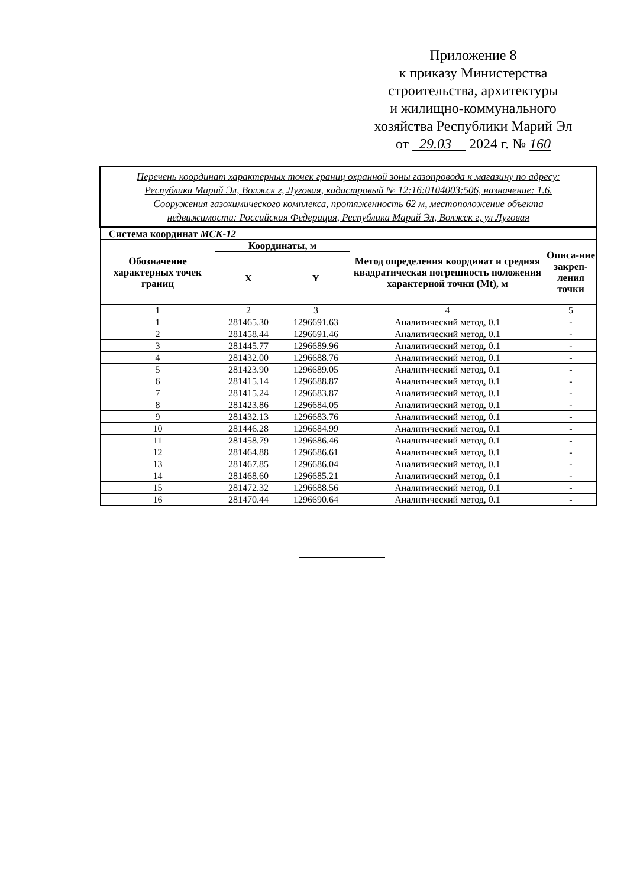Приложение 8
к приказу Министерства
строительства, архитектуры
и жилищно-коммунального
хозяйства Республики Марий Эл
от 29.03 2024 г. № 160
| Перечень координат характерных точек границ охранной зоны газопровода к магазину по адресу: Республика Марий Эл, Волжск г, Луговая, кадастровый № 12:16:0104003:506, назначение: 1.6. Сооружения газохимического комплекса, протяженность 62 м, местоположение объекта недвижимости: Российская Федерация, Республика Марий Эл, Волжск г, ул Луговая | | | | |
| Система координат МСК-12 | | | | |
| Обозначение характерных точек границ | Координаты, м | | Метод определения координат и средняя квадратическая погрешность положения характерной точки (Mt), м | Описа-ние закреп-ления точки |
| | X | Y | | |
| 1 | 2 | 3 | 4 | 5 |
| 1 | 281465.30 | 1296691.63 | Аналитический метод, 0.1 | - |
| 2 | 281458.44 | 1296691.46 | Аналитический метод, 0.1 | - |
| 3 | 281445.77 | 1296689.96 | Аналитический метод, 0.1 | - |
| 4 | 281432.00 | 1296688.76 | Аналитический метод, 0.1 | - |
| 5 | 281423.90 | 1296689.05 | Аналитический метод, 0.1 | - |
| 6 | 281415.14 | 1296688.87 | Аналитический метод, 0.1 | - |
| 7 | 281415.24 | 1296683.87 | Аналитический метод, 0.1 | - |
| 8 | 281423.86 | 1296684.05 | Аналитический метод, 0.1 | - |
| 9 | 281432.13 | 1296683.76 | Аналитический метод, 0.1 | - |
| 10 | 281446.28 | 1296684.99 | Аналитический метод, 0.1 | - |
| 11 | 281458.79 | 1296686.46 | Аналитический метод, 0.1 | - |
| 12 | 281464.88 | 1296686.61 | Аналитический метод, 0.1 | - |
| 13 | 281467.85 | 1296686.04 | Аналитический метод, 0.1 | - |
| 14 | 281468.60 | 1296685.21 | Аналитический метод, 0.1 | - |
| 15 | 281472.32 | 1296688.56 | Аналитический метод, 0.1 | - |
| 16 | 281470.44 | 1296690.64 | Аналитический метод, 0.1 | - |